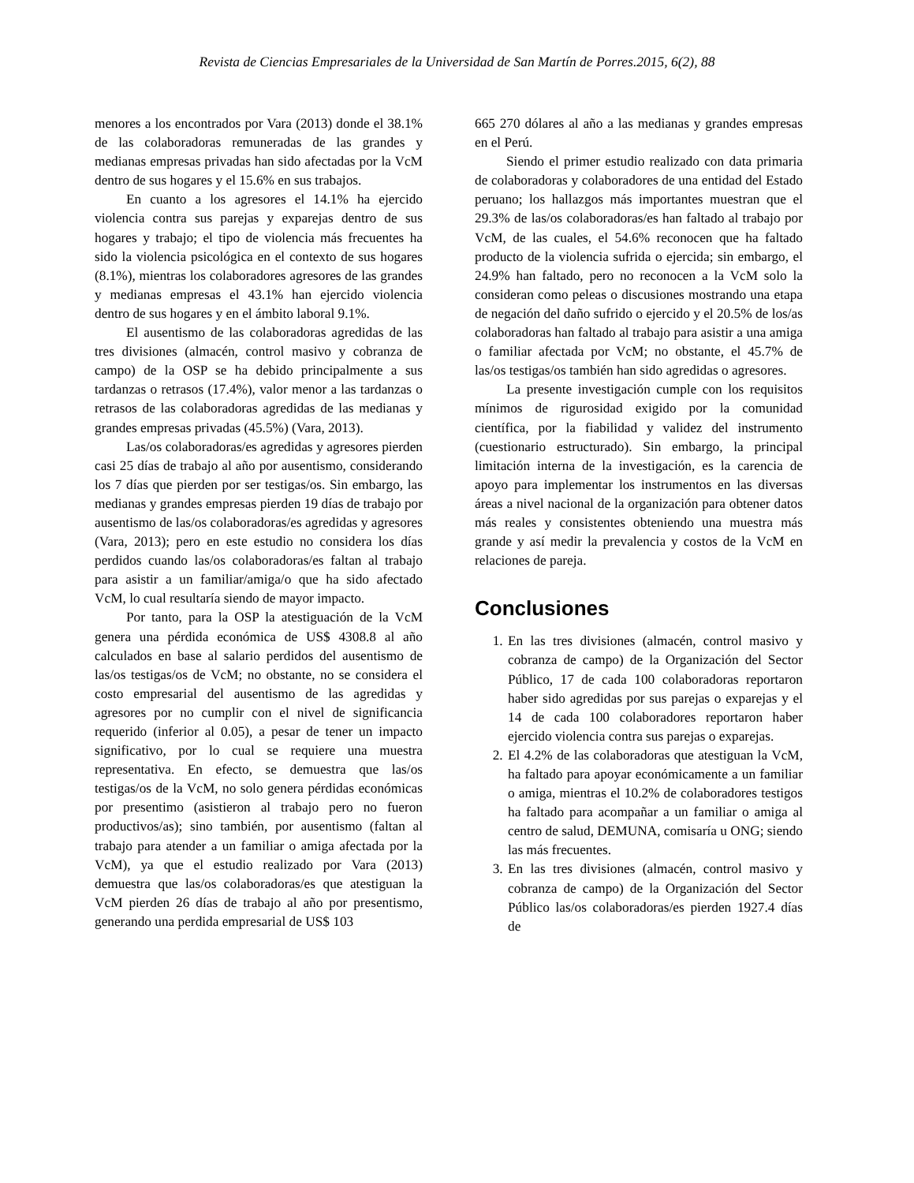Revista de Ciencias Empresariales de la Universidad de San Martín de Porres.2015, 6(2), 88
menores a los encontrados por Vara (2013) donde el 38.1% de las colaboradoras remuneradas de las grandes y medianas empresas privadas han sido afectadas por la VcM dentro de sus hogares y el 15.6% en sus trabajos.
En cuanto a los agresores el 14.1% ha ejercido violencia contra sus parejas y exparejas dentro de sus hogares y trabajo; el tipo de violencia más frecuentes ha sido la violencia psicológica en el contexto de sus hogares (8.1%), mientras los colaboradores agresores de las grandes y medianas empresas el 43.1% han ejercido violencia dentro de sus hogares y en el ámbito laboral 9.1%.
El ausentismo de las colaboradoras agredidas de las tres divisiones (almacén, control masivo y cobranza de campo) de la OSP se ha debido principalmente a sus tardanzas o retrasos (17.4%), valor menor a las tardanzas o retrasos de las colaboradoras agredidas de las medianas y grandes empresas privadas (45.5%) (Vara, 2013).
Las/os colaboradoras/es agredidas y agresores pierden casi 25 días de trabajo al año por ausentismo, considerando los 7 días que pierden por ser testigas/os. Sin embargo, las medianas y grandes empresas pierden 19 días de trabajo por ausentismo de las/os colaboradoras/es agredidas y agresores (Vara, 2013); pero en este estudio no considera los días perdidos cuando las/os colaboradoras/es faltan al trabajo para asistir a un familiar/amiga/o que ha sido afectado VcM, lo cual resultaría siendo de mayor impacto.
Por tanto, para la OSP la atestiguación de la VcM genera una pérdida económica de US$ 4308.8 al año calculados en base al salario perdidos del ausentismo de las/os testigas/os de VcM; no obstante, no se considera el costo empresarial del ausentismo de las agredidas y agresores por no cumplir con el nivel de significancia requerido (inferior al 0.05), a pesar de tener un impacto significativo, por lo cual se requiere una muestra representativa. En efecto, se demuestra que las/os testigas/os de la VcM, no solo genera pérdidas económicas por presentimo (asistieron al trabajo pero no fueron productivos/as); sino también, por ausentismo (faltan al trabajo para atender a un familiar o amiga afectada por la VcM), ya que el estudio realizado por Vara (2013) demuestra que las/os colaboradoras/es que atestiguan la VcM pierden 26 días de trabajo al año por presentismo, generando una perdida empresarial de US$ 103
665 270 dólares al año a las medianas y grandes empresas en el Perú.
Siendo el primer estudio realizado con data primaria de colaboradoras y colaboradores de una entidad del Estado peruano; los hallazgos más importantes muestran que el 29.3% de las/os colaboradoras/es han faltado al trabajo por VcM, de las cuales, el 54.6% reconocen que ha faltado producto de la violencia sufrida o ejercida; sin embargo, el 24.9% han faltado, pero no reconocen a la VcM solo la consideran como peleas o discusiones mostrando una etapa de negación del daño sufrido o ejercido y el 20.5% de los/as colaboradoras han faltado al trabajo para asistir a una amiga o familiar afectada por VcM; no obstante, el 45.7% de las/os testigas/os también han sido agredidas o agresores.
La presente investigación cumple con los requisitos mínimos de rigurosidad exigido por la comunidad científica, por la fiabilidad y validez del instrumento (cuestionario estructurado). Sin embargo, la principal limitación interna de la investigación, es la carencia de apoyo para implementar los instrumentos en las diversas áreas a nivel nacional de la organización para obtener datos más reales y consistentes obteniendo una muestra más grande y así medir la prevalencia y costos de la VcM en relaciones de pareja.
Conclusiones
1. En las tres divisiones (almacén, control masivo y cobranza de campo) de la Organización del Sector Público, 17 de cada 100 colaboradoras reportaron haber sido agredidas por sus parejas o exparejas y el 14 de cada 100 colaboradores reportaron haber ejercido violencia contra sus parejas o exparejas.
2. El 4.2% de las colaboradoras que atestiguan la VcM, ha faltado para apoyar económicamente a un familiar o amiga, mientras el 10.2% de colaboradores testigos ha faltado para acompañar a un familiar o amiga al centro de salud, DEMUNA, comisaría u ONG; siendo las más frecuentes.
3. En las tres divisiones (almacén, control masivo y cobranza de campo) de la Organización del Sector Público las/os colaboradoras/es pierden 1927.4 días de